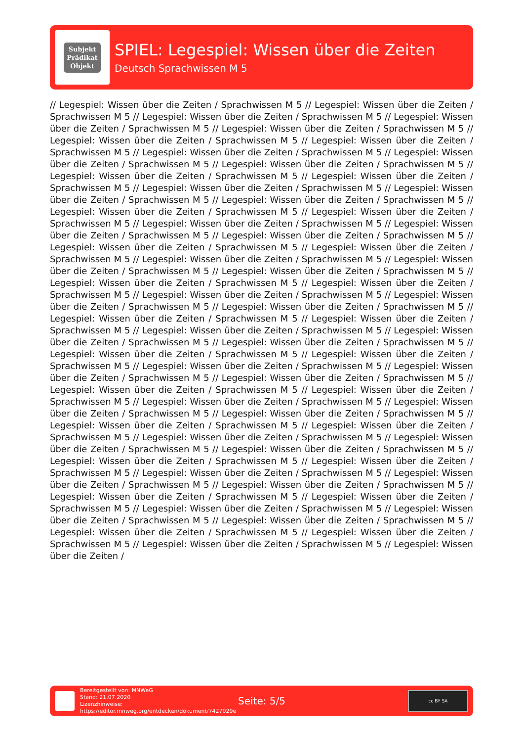Subjekt
Prädikat
Objekt
SPIEL: Legespiel: Wissen über die Zeiten
Deutsch Sprachwissen M 5
// Legespiel: Wissen über die Zeiten / Sprachwissen M 5 // Legespiel: Wissen über die Zeiten / Sprachwissen M 5 // Legespiel: Wissen über die Zeiten / Sprachwissen M 5 // Legespiel: Wissen über die Zeiten / Sprachwissen M 5 // Legespiel: Wissen über die Zeiten / Sprachwissen M 5 // Legespiel: Wissen über die Zeiten / Sprachwissen M 5 // Legespiel: Wissen über die Zeiten / Sprachwissen M 5 // Legespiel: Wissen über die Zeiten / Sprachwissen M 5 // Legespiel: Wissen über die Zeiten / Sprachwissen M 5 // Legespiel: Wissen über die Zeiten / Sprachwissen M 5 // Legespiel: Wissen über die Zeiten / Sprachwissen M 5 // Legespiel: Wissen über die Zeiten / Sprachwissen M 5 // Legespiel: Wissen über die Zeiten / Sprachwissen M 5 // Legespiel: Wissen über die Zeiten / Sprachwissen M 5 // Legespiel: Wissen über die Zeiten / Sprachwissen M 5 // Legespiel: Wissen über die Zeiten / Sprachwissen M 5 // Legespiel: Wissen über die Zeiten / Sprachwissen M 5 // Legespiel: Wissen über die Zeiten / Sprachwissen M 5 // Legespiel: Wissen über die Zeiten / Sprachwissen M 5 // Legespiel: Wissen über die Zeiten / Sprachwissen M 5 // Legespiel: Wissen über die Zeiten / Sprachwissen M 5 // Legespiel: Wissen über die Zeiten / Sprachwissen M 5 // Legespiel: Wissen über die Zeiten / Sprachwissen M 5 // Legespiel: Wissen über die Zeiten / Sprachwissen M 5 // Legespiel: Wissen über die Zeiten / Sprachwissen M 5 // Legespiel: Wissen über die Zeiten / Sprachwissen M 5 // Legespiel: Wissen über die Zeiten / Sprachwissen M 5 // Legespiel: Wissen über die Zeiten / Sprachwissen M 5 // Legespiel: Wissen über die Zeiten / Sprachwissen M 5 // Legespiel: Wissen über die Zeiten / Sprachwissen M 5 // Legespiel: Wissen über die Zeiten / Sprachwissen M 5 // Legespiel: Wissen über die Zeiten / Sprachwissen M 5 // Legespiel: Wissen über die Zeiten / Sprachwissen M 5 // Legespiel: Wissen über die Zeiten / Sprachwissen M 5 // Legespiel: Wissen über die Zeiten / Sprachwissen M 5 // Legespiel: Wissen über die Zeiten / Sprachwissen M 5 // Legespiel: Wissen über die Zeiten / Sprachwissen M 5 // Legespiel: Wissen über die Zeiten / Sprachwissen M 5 // Legespiel: Wissen über die Zeiten / Sprachwissen M 5 // Legespiel: Wissen über die Zeiten / Sprachwissen M 5 // Legespiel: Wissen über die Zeiten / Sprachwissen M 5 // Legespiel: Wissen über die Zeiten / Sprachwissen M 5 // Legespiel: Wissen über die Zeiten / Sprachwissen M 5 // Legespiel: Wissen über die Zeiten / Sprachwissen M 5 // Legespiel: Wissen über die Zeiten / Sprachwissen M 5 // Legespiel: Wissen über die Zeiten / Sprachwissen M 5 // Legespiel: Wissen über die Zeiten / Sprachwissen M 5 // Legespiel: Wissen über die Zeiten / Sprachwissen M 5 // Legespiel: Wissen über die Zeiten / Sprachwissen M 5 // Legespiel: Wissen über die Zeiten / Sprachwissen M 5 // Legespiel: Wissen über die Zeiten / Sprachwissen M 5 // Legespiel: Wissen über die Zeiten / Sprachwissen M 5 // Legespiel: Wissen über die Zeiten / Sprachwissen M 5 // Legespiel: Wissen über die Zeiten / Sprachwissen M 5 // Legespiel: Wissen über die Zeiten / Sprachwissen M 5 // Legespiel: Wissen über die Zeiten / Sprachwissen M 5 // Legespiel: Wissen über die Zeiten / Sprachwissen M 5 // Legespiel: Wissen über die Zeiten / Sprachwissen M 5 // Legespiel: Wissen über die Zeiten / Sprachwissen M 5 // Legespiel: Wissen über die Zeiten / Sprachwissen M 5 // Legespiel: Wissen über die Zeiten / Sprachwissen M 5 // Legespiel: Wissen über die Zeiten / Sprachwissen M 5 // Legespiel: Wissen über die Zeiten / Sprachwissen M 5 // Legespiel: Wissen über die Zeiten /
Bereitgestellt von: MNWeG
Stand: 21.07.2020
Lizenzhinweise: https://editor.mnweg.org/entdecken/dokument/7427029e
Seite: 5/5
cc BY SA